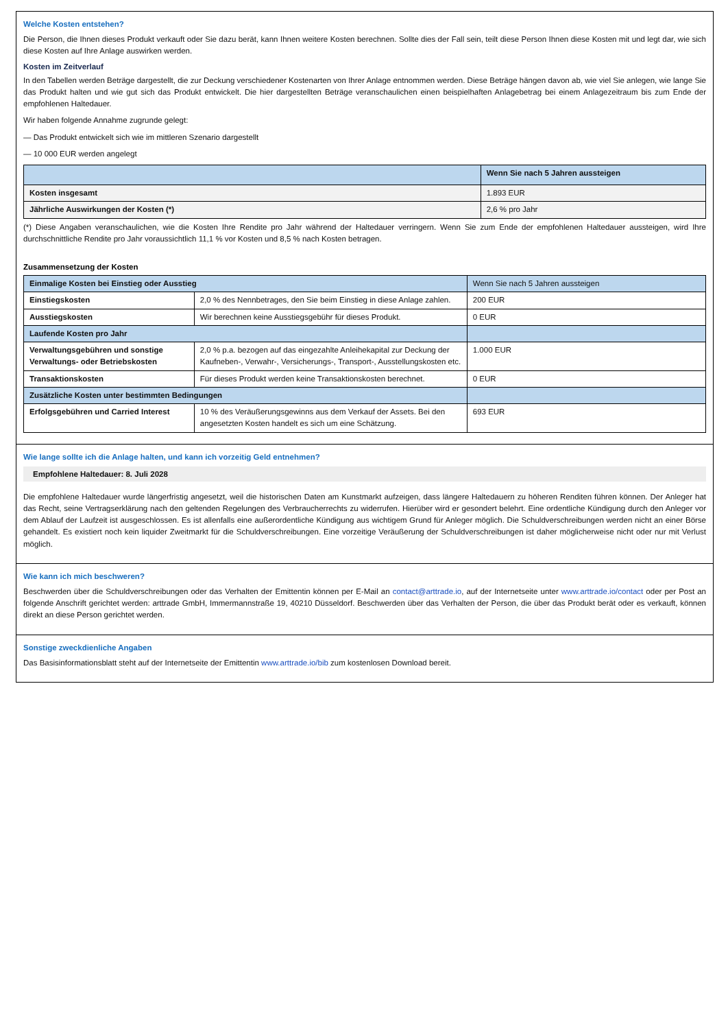Welche Kosten entstehen?
Die Person, die Ihnen dieses Produkt verkauft oder Sie dazu berät, kann Ihnen weitere Kosten berechnen. Sollte dies der Fall sein, teilt diese Person Ihnen diese Kosten mit und legt dar, wie sich diese Kosten auf Ihre Anlage auswirken werden.
Kosten im Zeitverlauf
In den Tabellen werden Beträge dargestellt, die zur Deckung verschiedener Kostenarten von Ihrer Anlage entnommen werden. Diese Beträge hängen davon ab, wie viel Sie anlegen, wie lange Sie das Produkt halten und wie gut sich das Produkt entwickelt. Die hier dargestellten Beträge veranschaulichen einen beispielhaften Anlagebetrag bei einem Anlagezeitraum bis zum Ende der empfohlenen Haltedauer.
Wir haben folgende Annahme zugrunde gelegt:
— Das Produkt entwickelt sich wie im mittleren Szenario dargestellt
— 10 000 EUR werden angelegt
| | Wenn Sie nach 5 Jahren aussteigen |
| --- | --- |
| Kosten insgesamt | 1.893 EUR |
| Jährliche Auswirkungen der Kosten (*) | 2,6 % pro Jahr |
(*) Diese Angaben veranschaulichen, wie die Kosten Ihre Rendite pro Jahr während der Haltedauer verringern. Wenn Sie zum Ende der empfohlenen Haltedauer aussteigen, wird Ihre durchschnittliche Rendite pro Jahr voraussichtlich 11,1 % vor Kosten und 8,5 % nach Kosten betragen.
Zusammensetzung der Kosten
| Einmalige Kosten bei Einstieg oder Ausstieg | | Wenn Sie nach 5 Jahren aussteigen |
| Einstiegskosten | 2,0 % des Nennbetrages, den Sie beim Einstieg in diese Anlage zahlen. | 200 EUR |
| Ausstiegskosten | Wir berechnen keine Ausstiegsgebühr für dieses Produkt. | 0 EUR |
| Laufende Kosten pro Jahr | | |
| Verwaltungsgebühren und sonstige Verwaltungs- oder Betriebskosten | 2,0 % p.a. bezogen auf das eingezahlte Anleihekapital zur Deckung der Kaufneben-, Verwahr-, Versicherungs-, Transport-, Ausstellungskosten etc. | 1.000 EUR |
| Transaktionskosten | Für dieses Produkt werden keine Transaktionskosten berechnet. | 0 EUR |
| Zusätzliche Kosten unter bestimmten Bedingungen | | |
| Erfolgsgebühren und Carried Interest | 10 % des Veräußerungsgewinns aus dem Verkauf der Assets. Bei den angesetzten Kosten handelt es sich um eine Schätzung. | 693 EUR |
Wie lange sollte ich die Anlage halten, und kann ich vorzeitig Geld entnehmen?
Empfohlene Haltedauer: 8. Juli 2028
Die empfohlene Haltedauer wurde längerfristig angesetzt, weil die historischen Daten am Kunstmarkt aufzeigen, dass längere Haltedauern zu höheren Renditen führen können. Der Anleger hat das Recht, seine Vertragserklärung nach den geltenden Regelungen des Verbraucherrechts zu widerrufen. Hierüber wird er gesondert belehrt. Eine ordentliche Kündigung durch den Anleger vor dem Ablauf der Laufzeit ist ausgeschlossen. Es ist allenfalls eine außerordentliche Kündigung aus wichtigem Grund für Anleger möglich. Die Schuldverschreibungen werden nicht an einer Börse gehandelt. Es existiert noch kein liquider Zweitmarkt für die Schuldverschreibungen. Eine vorzeitige Veräußerung der Schuldverschreibungen ist daher möglicherweise nicht oder nur mit Verlust möglich.
Wie kann ich mich beschweren?
Beschwerden über die Schuldverschreibungen oder das Verhalten der Emittentin können per E-Mail an contact@arttrade.io, auf der Internetseite unter www.arttrade.io/contact oder per Post an folgende Anschrift gerichtet werden: arttrade GmbH, Immermannstraße 19, 40210 Düsseldorf. Beschwerden über das Verhalten der Person, die über das Produkt berät oder es verkauft, können direkt an diese Person gerichtet werden.
Sonstige zweckdienliche Angaben
Das Basisinformationsblatt steht auf der Internetseite der Emittentin www.arttrade.io/bib zum kostenlosen Download bereit.